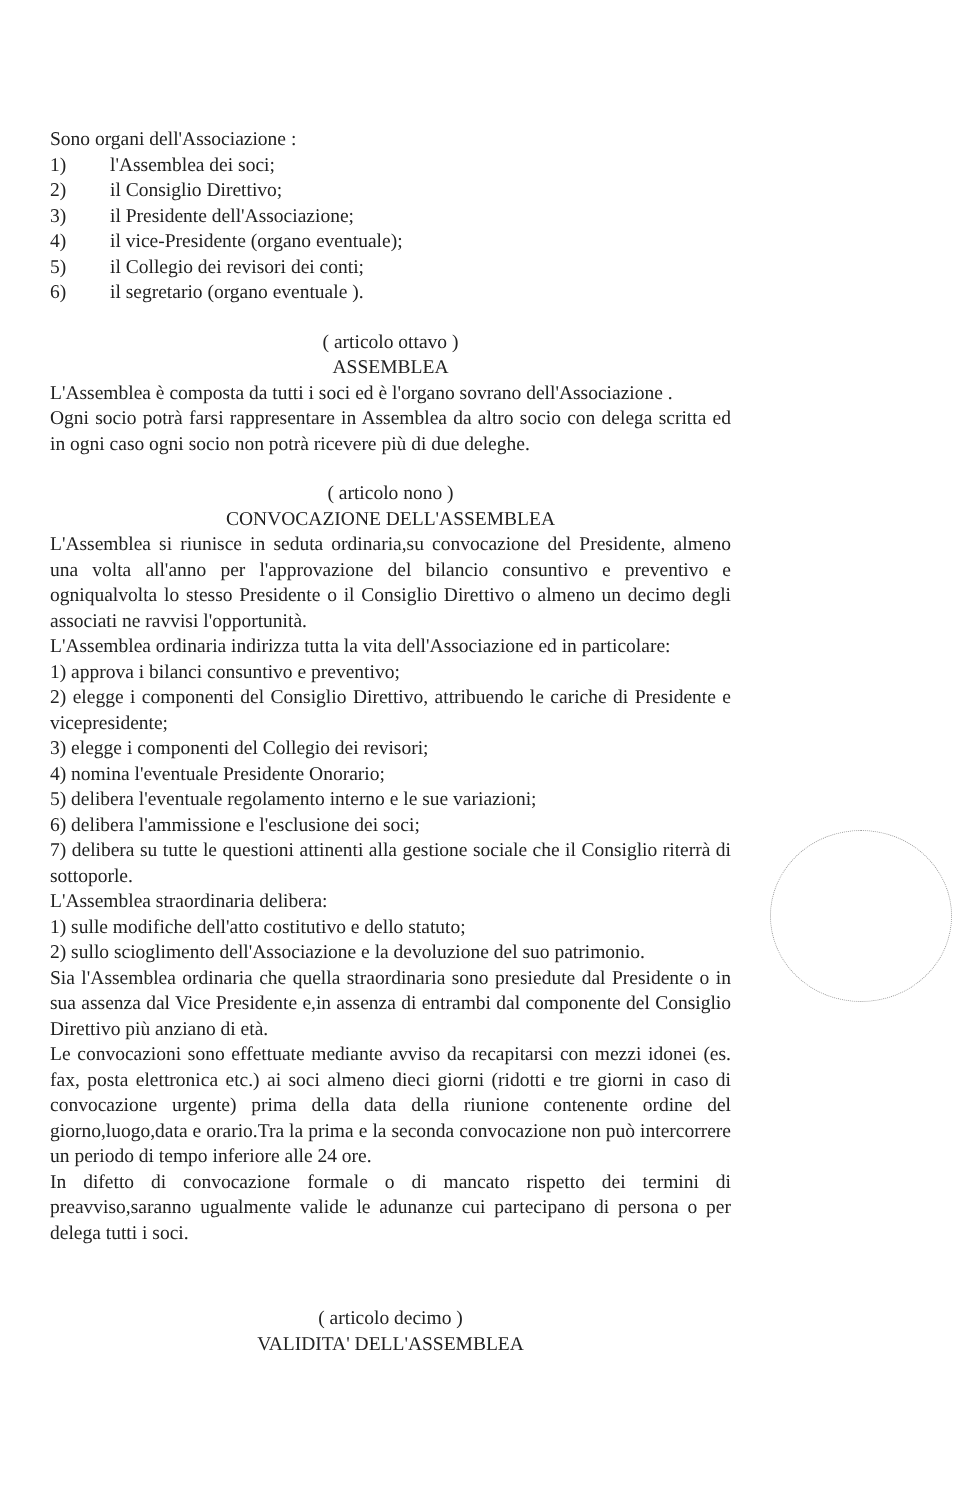Sono organi dell'Associazione :
1) l'Assemblea dei soci;
2) il Consiglio Direttivo;
3) il Presidente dell'Associazione;
4) il vice-Presidente (organo eventuale);
5) il Collegio dei revisori dei conti;
6) il segretario (organo eventuale ).
( articolo ottavo )
ASSEMBLEA
L'Assemblea è composta da tutti i soci ed è l'organo sovrano dell'Associazione .
Ogni socio potrà farsi rappresentare in Assemblea da altro socio con delega scritta ed in ogni caso ogni socio non potrà ricevere più di due deleghe.
( articolo nono )
CONVOCAZIONE DELL'ASSEMBLEA
L'Assemblea si riunisce in seduta ordinaria,su convocazione del Presidente, almeno una volta all'anno per l'approvazione del bilancio consuntivo e preventivo e ogniqualvolta lo stesso Presidente o il Consiglio Direttivo o almeno un decimo degli associati ne ravvisi l'opportunità.
L'Assemblea ordinaria indirizza tutta la vita dell'Associazione ed in particolare:
1) approva i bilanci consuntivo e preventivo;
2) elegge i componenti del Consiglio Direttivo, attribuendo le cariche di Presidente e vicepresidente;
3) elegge i componenti del Collegio dei revisori;
4) nomina l'eventuale Presidente Onorario;
5) delibera l'eventuale regolamento interno e le sue variazioni;
6) delibera l'ammissione e l'esclusione dei soci;
7) delibera su tutte le questioni attinenti alla gestione sociale che il Consiglio riterrà di sottoporle.
L'Assemblea straordinaria delibera:
1) sulle modifiche dell'atto costitutivo e dello statuto;
2) sullo scioglimento dell'Associazione e la devoluzione del suo patrimonio.
Sia l'Assemblea ordinaria che quella straordinaria sono presiedute dal Presidente o in sua assenza dal Vice Presidente e,in assenza di entrambi dal componente del Consiglio Direttivo più anziano di età.
Le convocazioni sono effettuate mediante avviso da recapitarsi con mezzi idonei (es. fax, posta elettronica etc.) ai soci almeno dieci giorni (ridotti e tre giorni in caso di convocazione urgente) prima della data della riunione contenente ordine del giorno,luogo,data e orario.Tra la prima e la seconda convocazione non può intercorrere un periodo di tempo inferiore alle 24 ore.
In difetto di convocazione formale o di mancato rispetto dei termini di preavviso,saranno ugualmente valide le adunanze cui partecipano di persona o per delega tutti i soci.
( articolo decimo )
VALIDITA' DELL'ASSEMBLEA